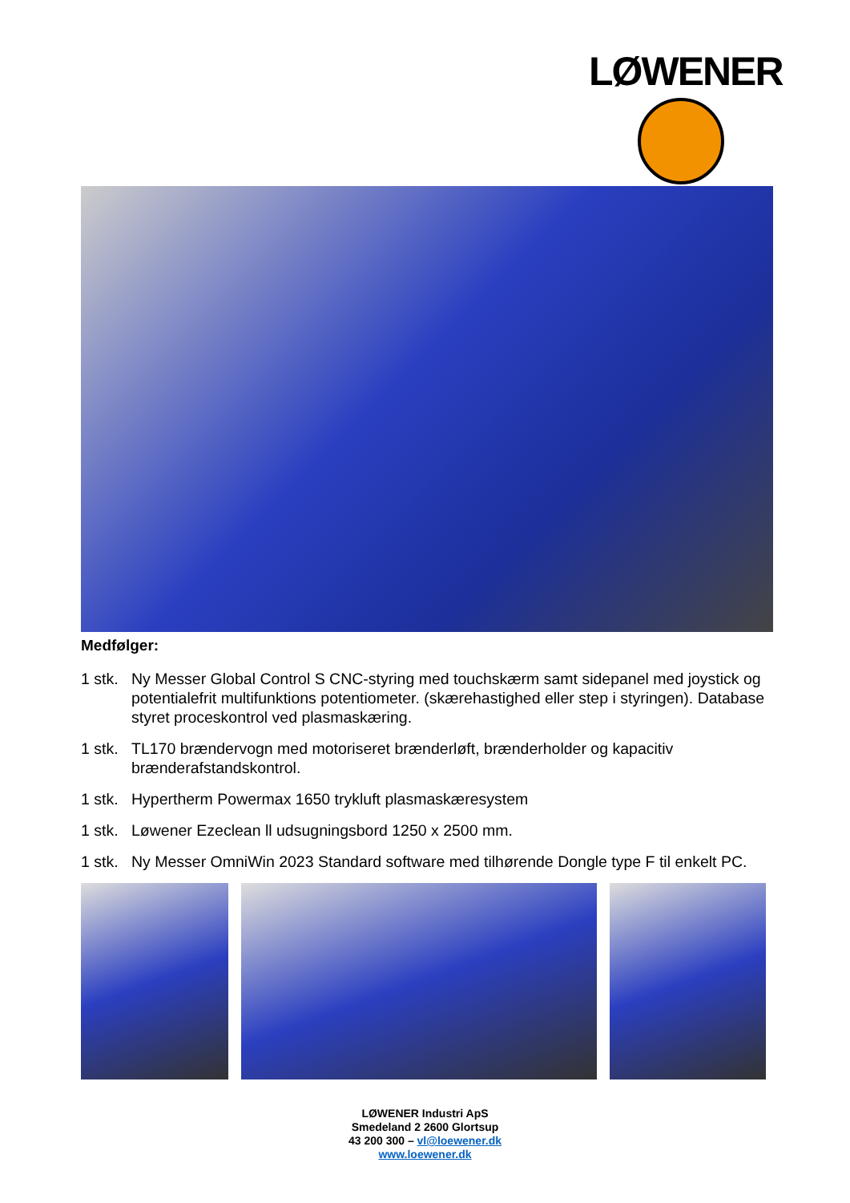LØWENER
Medfølger:
1 stk. Ny Messer Global Control S CNC-styring med touchskærm samt sidepanel med joystick og potentialefrit multifunktions potentiometer. (skærehastighed eller step i styringen). Database styret proceskontrol ved plasmaskæring.
1 stk. TL170 brændervogn med motoriseret brænderløft, brænderholder og kapacitiv brænderafstandskontrol.
1 stk. Hypertherm Powermax 1650 trykluft plasmaskæresystem
1 stk. Løwener Ezeclean ll udsugningsbord 1250 x 2500 mm.
1 stk. Ny Messer OmniWin 2023 Standard software med tilhørende Dongle type F til enkelt PC.
LØWENER Industri ApS
Smedeland 2 2600 Glortsup
43 200 300 – vl@loewener.dk
www.loewener.dk